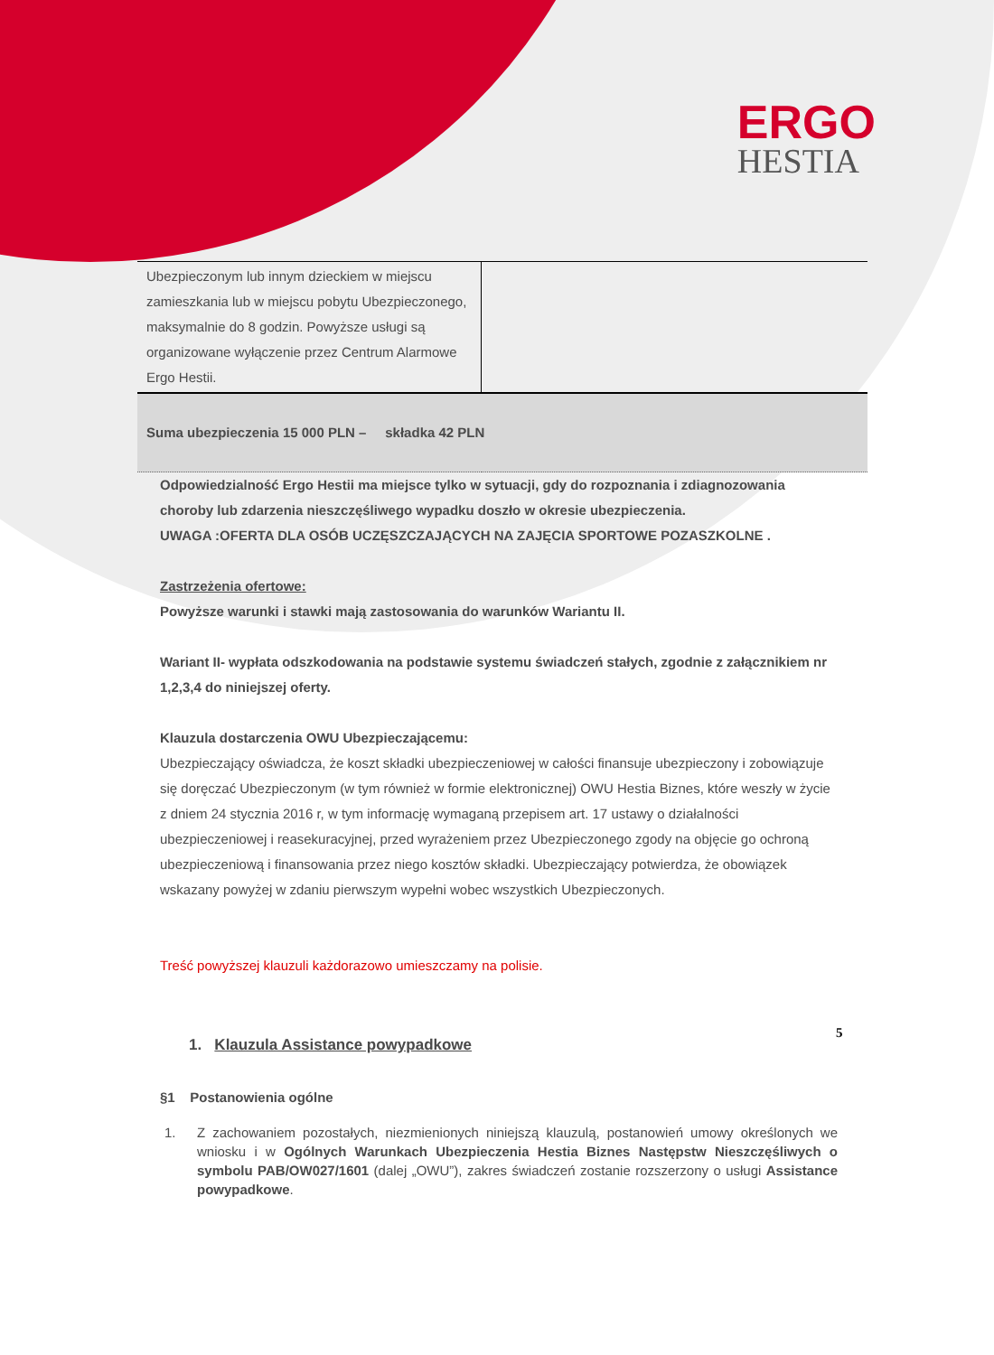ERGO
HESTIA
| Ubezpieczonym lub innym dzieckiem w miejscu zamieszkania lub w miejscu pobytu Ubezpieczonego, maksymalnie do 8 godzin. Powyższe usługi są organizowane wyłączenie przez Centrum Alarmowe Ergo Hestii. | |
| Suma ubezpieczenia 15 000 PLN – składka 42 PLN | |
Odpowiedzialność Ergo Hestii ma miejsce tylko w sytuacji, gdy do rozpoznania i zdiagnozowania choroby lub zdarzenia nieszczęśliwego wypadku doszło w okresie ubezpieczenia.
UWAGA :OFERTA DLA OSÓB UCZĘSZCZAJĄCYCH NA ZAJĘCIA SPORTOWE POZASZKOLNE .
Zastrzeżenia ofertowe:
Powyższe warunki i stawki mają zastosowania do warunków Wariantu II.
Wariant II- wypłata odszkodowania na podstawie systemu świadczeń stałych, zgodnie z załącznikiem nr 1,2,3,4 do niniejszej oferty.
Klauzula dostarczenia OWU Ubezpieczającemu:
Ubezpieczający oświadcza, że koszt składki ubezpieczeniowej w całości finansuje ubezpieczony i zobowiązuje się doręczać Ubezpieczonym (w tym również w formie elektronicznej) OWU Hestia Biznes, które weszły w życie z dniem 24 stycznia 2016 r, w tym informację wymaganą przepisem art. 17 ustawy o działalności ubezpieczeniowej i reasekuracyjnej, przed wyrażeniem przez Ubezpieczonego zgody na objęcie go ochroną ubezpieczeniową i finansowania przez niego kosztów składki. Ubezpieczający potwierdza, że obowiązek wskazany powyżej w zdaniu pierwszym wypełni wobec wszystkich Ubezpieczonych.
Treść powyższej klauzuli każdorazowo umieszczamy na polisie.
1. Klauzula Assistance powypadkowe
§1 Postanowienia ogólne
1. Z zachowaniem pozostałych, niezmienionych niniejszą klauzulą, postanowień umowy określonych we wniosku i w Ogólnych Warunkach Ubezpieczenia Hestia Biznes Następstw Nieszczęśliwych o symbolu PAB/OW027/1601 (dalej „OWU”), zakres świadczeń zostanie rozszerzony o usługi Assistance powypadkowe.
5